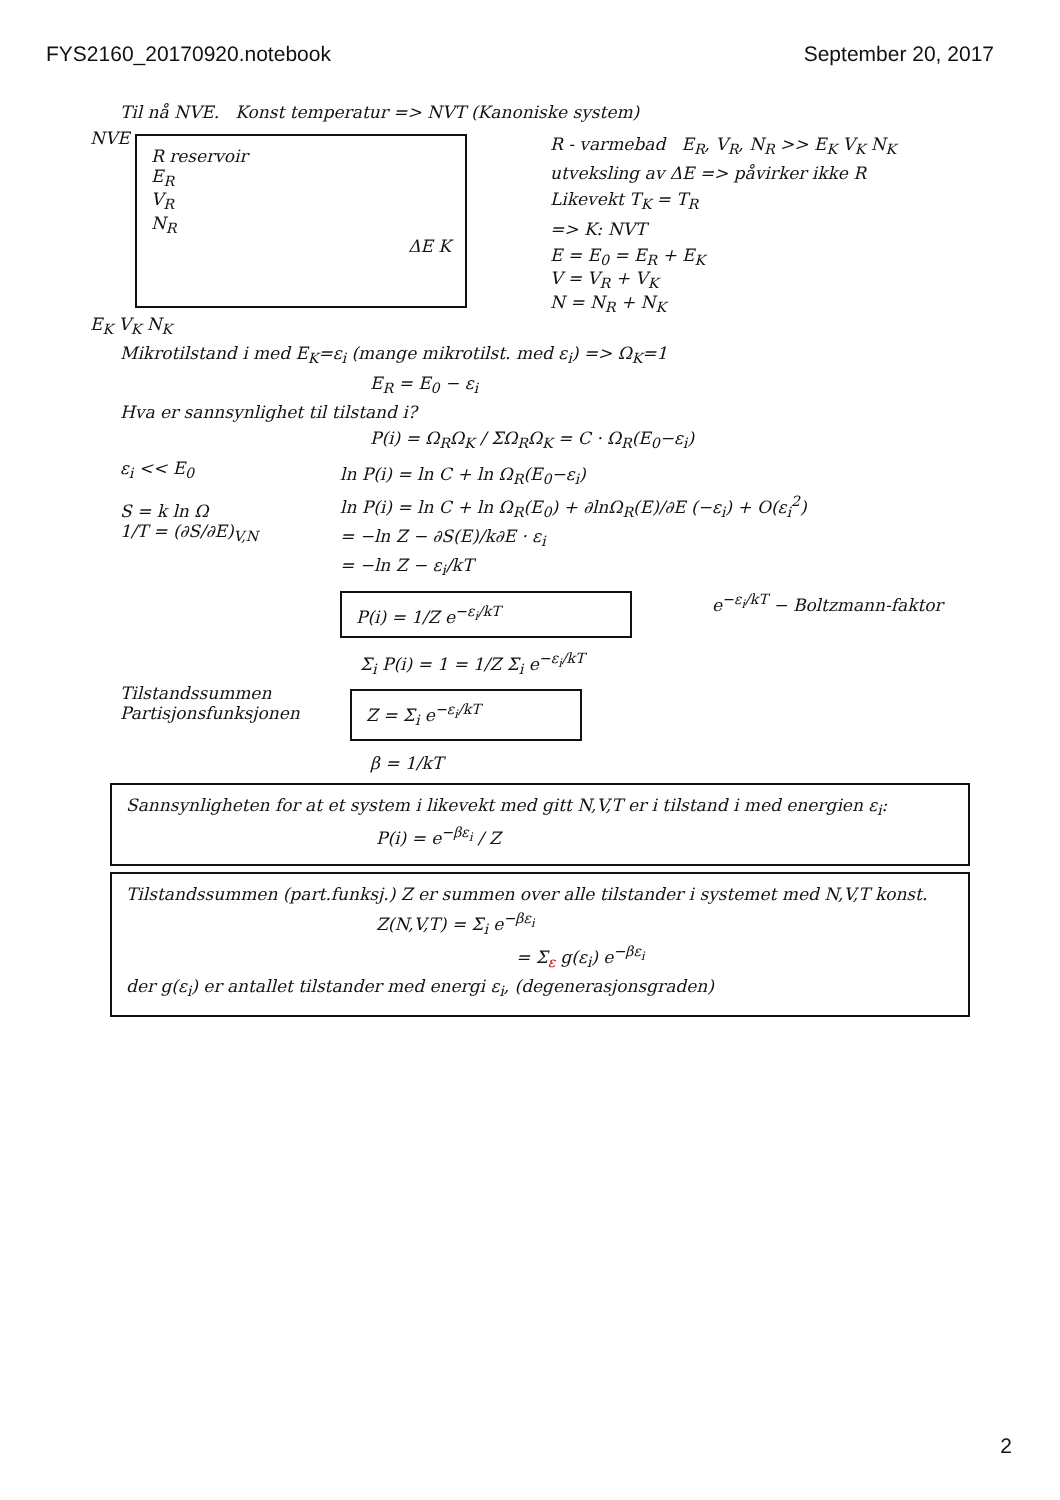FYS2160_20170920.notebook September 20, 2017
Til nå NVE. Konst temperatur => NVT (Kanoniske system)
NVE
R reservoir
E<sub>R</sub>
V<sub>R</sub>
N<sub>R</sub>
ΔE K
E<sub>K</sub> V<sub>K</sub> N<sub>K</sub>
R - varmebad E<sub>R</sub>, V<sub>R</sub>, N<sub>R</sub> >> E<sub>K</sub> V<sub>K</sub> N<sub>K</sub>
utveksling av ΔE => påvirker ikke R
Likevekt T<sub>K</sub> = T<sub>R</sub>
=> K: NVT
E = E<sub>0</sub> = E<sub>R</sub> + E<sub>K</sub>
V = V<sub>R</sub> + V<sub>K</sub>
N = N<sub>R</sub> + N<sub>K</sub>
Mikrotilstand i med E<sub>K</sub>=ε<sub>i</sub> (mange mikrotilst. med ε<sub>i</sub>) => Ω<sub>K</sub>=1
E<sub>R</sub> = E<sub>0</sub> − ε<sub>i</sub>
Hva er sannsynlighet til tilstand i?
P(i) = Ω<sub>R</sub>Ω<sub>K</sub> / ΣΩ<sub>R</sub>Ω<sub>K</sub> = C · Ω<sub>R</sub>(E<sub>0</sub>−ε<sub>i</sub>)
ε<sub>i</sub> << E<sub>0</sub>
S = k ln Ω
1/T = (∂S/∂E)<sub>V,N</sub>
ln P(i) = ln C + ln Ω<sub>R</sub>(E<sub>0</sub>−ε<sub>i</sub>)
ln P(i) = ln C + ln Ω<sub>R</sub>(E<sub>0</sub>) + ∂lnΩ<sub>R</sub>(E)/∂E (−ε<sub>i</sub>) + O(ε<sub>i</sub><sup>2</sup>)
= −ln Z − ∂S(E)/k∂E · ε<sub>i</sub>
= −ln Z − ε<sub>i</sub>/kT
P(i) = 1/Z e<sup>−ε<sub>i</sub>/kT</sup>
e<sup>−ε<sub>i</sub>/kT</sup> − Boltzmann-faktor
Σ<sub>i</sub> P(i) = 1 = 1/Z Σ<sub>i</sub> e<sup>−ε<sub>i</sub>/kT</sup>
Tilstandssummen
Partisjonsfunksjonen
Z = Σ<sub>i</sub> e<sup>−ε<sub>i</sub>/kT</sup>
β = 1/kT
Sannsynligheten for at et system i likevekt med gitt N,V,T er i tilstand i med energien ε<sub>i</sub>:
P(i) = e<sup>−βε<sub>i</sub></sup> / Z
Tilstandssummen (part.funksj.) Z er summen over alle tilstander i systemet med N,V,T konst.
Z(N,V,T) = Σ<sub>i</sub> e<sup>−βε<sub>i</sub></sup>
= Σ<sub>ε</sub> g(ε<sub>i</sub>) e<sup>−βε<sub>i</sub></sup>
der g(ε<sub>i</sub>) er antallet tilstander med energi ε<sub>i</sub>, (degenerasjonsgraden)
2